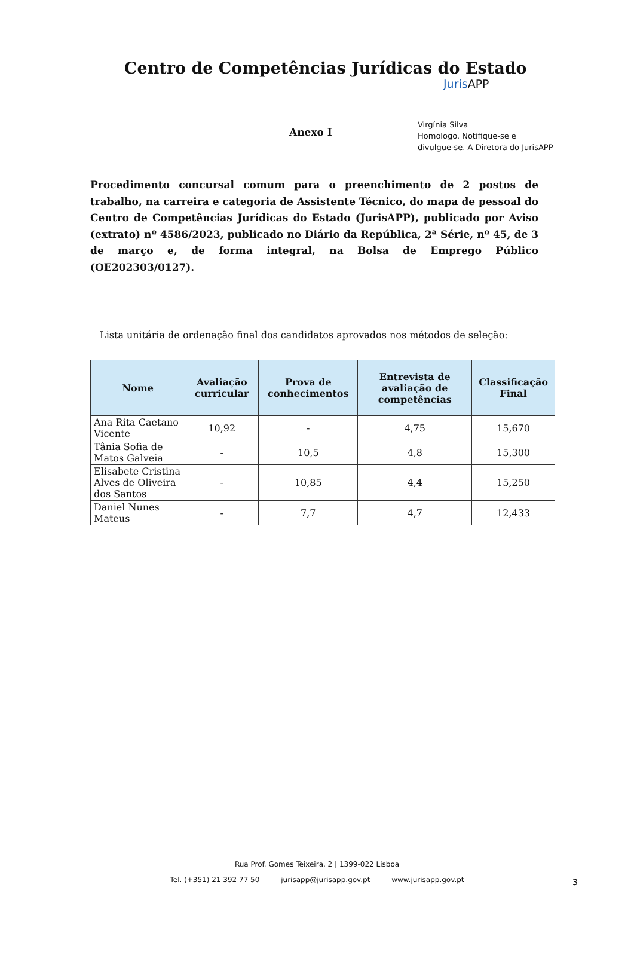Centro de Competências Jurídicas do Estado
Juris APP
Anexo I
Virgínia Silva
Homologo. Notifique-se e
divulgue-se. A Diretora do JurisAPP
Procedimento concursal comum para o preenchimento de 2 postos de trabalho, na carreira e categoria de Assistente Técnico, do mapa de pessoal do Centro de Competências Jurídicas do Estado (JurisAPP), publicado por Aviso (extrato) nº 4586/2023, publicado no Diário da República, 2ª Série, nº 45, de 3 de março e, de forma integral, na Bolsa de Emprego Público (OE202303/0127).
Lista unitária de ordenação final dos candidatos aprovados nos métodos de seleção:
| Nome | Avaliação curricular | Prova de conhecimentos | Entrevista de avaliação de competências | Classificação Final |
| --- | --- | --- | --- | --- |
| Ana Rita Caetano Vicente | 10,92 | - | 4,75 | 15,670 |
| Tânia Sofia de Matos Galveia | - | 10,5 | 4,8 | 15,300 |
| Elisabete Cristina Alves de Oliveira dos Santos | - | 10,85 | 4,4 | 15,250 |
| Daniel Nunes Mateus | - | 7,7 | 4,7 | 12,433 |
Rua Prof. Gomes Teixeira, 2 | 1399-022 Lisboa
Tel. (+351) 21 392 77 50 jurisapp@jurisapp.gov.pt www.jurisapp.gov.pt
3